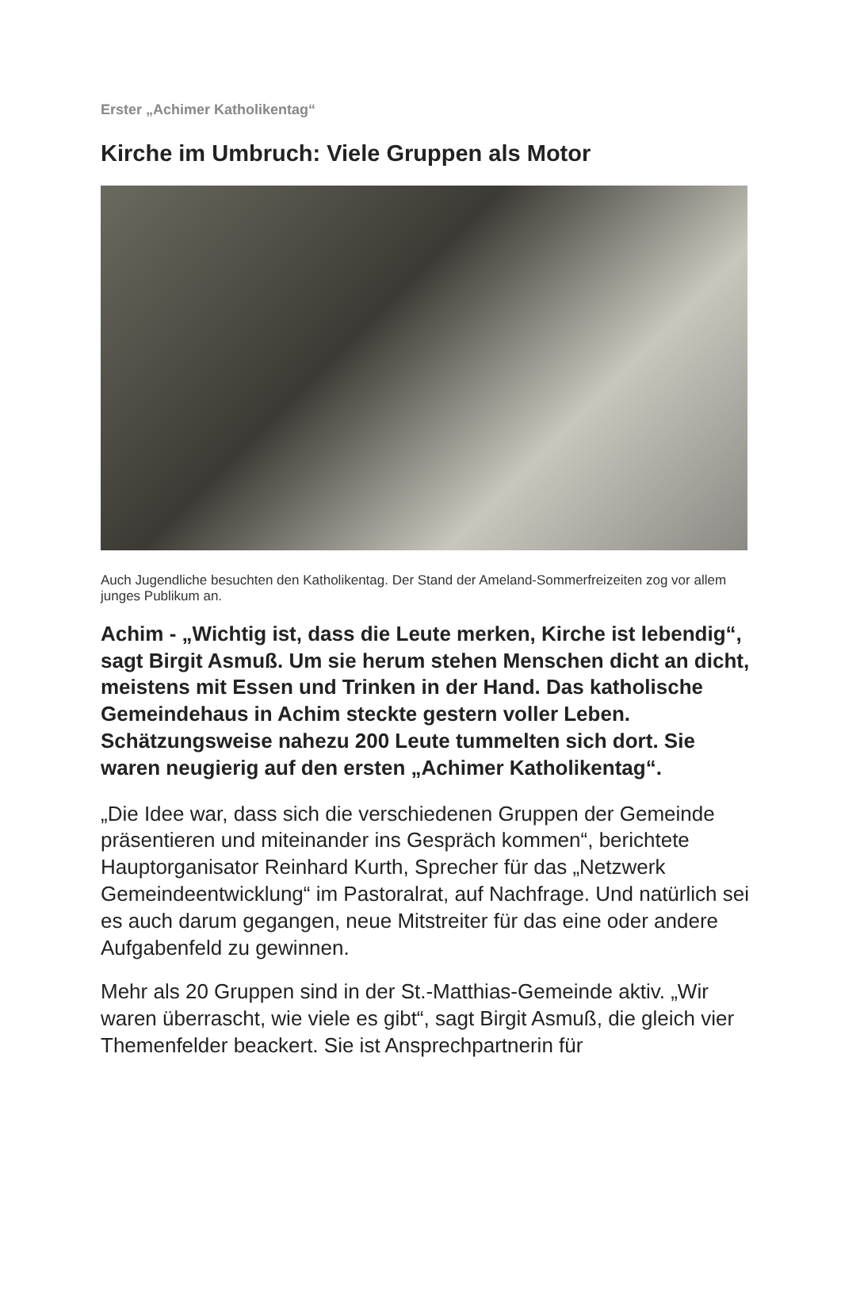Erster „Achimer Katholikentag“
Kirche im Umbruch: Viele Gruppen als Motor
Auch Jugendliche besuchten den Katholikentag. Der Stand der Ameland-Sommerfreizeiten zog vor allem junges Publikum an.
Achim - „Wichtig ist, dass die Leute merken, Kirche ist lebendig“, sagt Birgit Asmuß. Um sie herum stehen Menschen dicht an dicht, meistens mit Essen und Trinken in der Hand. Das katholische Gemeindehaus in Achim steckte gestern voller Leben. Schätzungsweise nahezu 200 Leute tummelten sich dort. Sie waren neugierig auf den ersten „Achimer Katholikentag“.
„Die Idee war, dass sich die verschiedenen Gruppen der Gemeinde präsentieren und miteinander ins Gespräch kommen“, berichtete Hauptorganisator Reinhard Kurth, Sprecher für das „Netzwerk Gemeindeentwicklung“ im Pastoralrat, auf Nachfrage. Und natürlich sei es auch darum gegangen, neue Mitstreiter für das eine oder andere Aufgabenfeld zu gewinnen.
Mehr als 20 Gruppen sind in der St.-Matthias-Gemeinde aktiv. „Wir waren überrascht, wie viele es gibt“, sagt Birgit Asmuß, die gleich vier Themenfelder beackert. Sie ist Ansprechpartnerin für